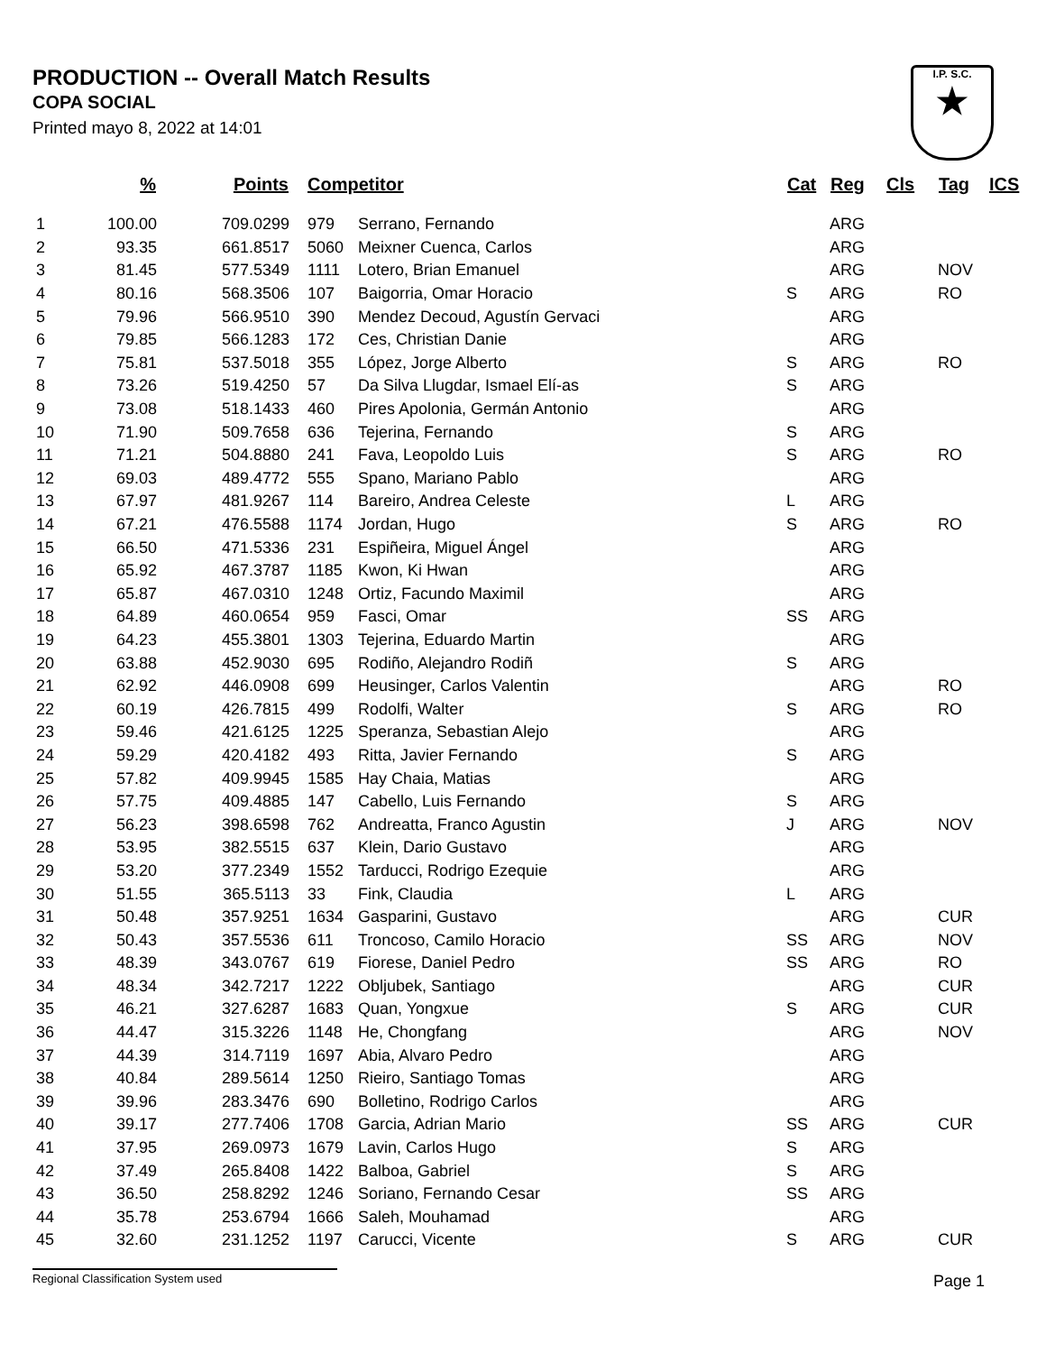PRODUCTION -- Overall Match Results
COPA SOCIAL
Printed mayo 8, 2022 at 14:01
I.P. S.C.
★
| | % | Points | Competitor | | Cat | Reg | Cls | Tag | ICS |
| --- | --- | --- | --- | --- | --- | --- | --- | --- | --- |
| 1 | 100.00 | 709.0299 | 979 | Serrano, Fernando | | ARG | | | |
| 2 | 93.35 | 661.8517 | 5060 | Meixner Cuenca, Carlos | | ARG | | | |
| 3 | 81.45 | 577.5349 | 1111 | Lotero, Brian Emanuel | | ARG | | NOV | |
| 4 | 80.16 | 568.3506 | 107 | Baigorria, Omar Horacio | S | ARG | | RO | |
| 5 | 79.96 | 566.9510 | 390 | Mendez Decoud, Agustín Gervaci | | ARG | | | |
| 6 | 79.85 | 566.1283 | 172 | Ces, Christian Danie | | ARG | | | |
| 7 | 75.81 | 537.5018 | 355 | López, Jorge Alberto | S | ARG | | RO | |
| 8 | 73.26 | 519.4250 | 57 | Da Silva Llugdar, Ismael Elí-as | S | ARG | | | |
| 9 | 73.08 | 518.1433 | 460 | Pires Apolonia, Germán Antonio | | ARG | | | |
| 10 | 71.90 | 509.7658 | 636 | Tejerina, Fernando | S | ARG | | | |
| 11 | 71.21 | 504.8880 | 241 | Fava, Leopoldo Luis | S | ARG | | RO | |
| 12 | 69.03 | 489.4772 | 555 | Spano, Mariano Pablo | | ARG | | | |
| 13 | 67.97 | 481.9267 | 114 | Bareiro, Andrea Celeste | L | ARG | | | |
| 14 | 67.21 | 476.5588 | 1174 | Jordan, Hugo | S | ARG | | RO | |
| 15 | 66.50 | 471.5336 | 231 | Espiñeira, Miguel Ángel | | ARG | | | |
| 16 | 65.92 | 467.3787 | 1185 | Kwon, Ki Hwan | | ARG | | | |
| 17 | 65.87 | 467.0310 | 1248 | Ortiz, Facundo Maximil | | ARG | | | |
| 18 | 64.89 | 460.0654 | 959 | Fasci, Omar | SS | ARG | | | |
| 19 | 64.23 | 455.3801 | 1303 | Tejerina, Eduardo Martin | | ARG | | | |
| 20 | 63.88 | 452.9030 | 695 | Rodiño, Alejandro Rodiñ | S | ARG | | | |
| 21 | 62.92 | 446.0908 | 699 | Heusinger, Carlos Valentin | | ARG | | RO | |
| 22 | 60.19 | 426.7815 | 499 | Rodolfi, Walter | S | ARG | | RO | |
| 23 | 59.46 | 421.6125 | 1225 | Speranza, Sebastian Alejo | | ARG | | | |
| 24 | 59.29 | 420.4182 | 493 | Ritta, Javier Fernando | S | ARG | | | |
| 25 | 57.82 | 409.9945 | 1585 | Hay Chaia, Matias | | ARG | | | |
| 26 | 57.75 | 409.4885 | 147 | Cabello, Luis Fernando | S | ARG | | | |
| 27 | 56.23 | 398.6598 | 762 | Andreatta, Franco Agustin | J | ARG | | NOV | |
| 28 | 53.95 | 382.5515 | 637 | Klein, Dario Gustavo | | ARG | | | |
| 29 | 53.20 | 377.2349 | 1552 | Tarducci, Rodrigo Ezequie | | ARG | | | |
| 30 | 51.55 | 365.5113 | 33 | Fink, Claudia | L | ARG | | | |
| 31 | 50.48 | 357.9251 | 1634 | Gasparini, Gustavo | | ARG | | CUR | |
| 32 | 50.43 | 357.5536 | 611 | Troncoso, Camilo Horacio | SS | ARG | | NOV | |
| 33 | 48.39 | 343.0767 | 619 | Fiorese, Daniel Pedro | SS | ARG | | RO | |
| 34 | 48.34 | 342.7217 | 1222 | Obljubek, Santiago | | ARG | | CUR | |
| 35 | 46.21 | 327.6287 | 1683 | Quan, Yongxue | S | ARG | | CUR | |
| 36 | 44.47 | 315.3226 | 1148 | He, Chongfang | | ARG | | NOV | |
| 37 | 44.39 | 314.7119 | 1697 | Abia, Alvaro Pedro | | ARG | | | |
| 38 | 40.84 | 289.5614 | 1250 | Rieiro, Santiago Tomas | | ARG | | | |
| 39 | 39.96 | 283.3476 | 690 | Bolletino, Rodrigo Carlos | | ARG | | | |
| 40 | 39.17 | 277.7406 | 1708 | Garcia, Adrian Mario | SS | ARG | | CUR | |
| 41 | 37.95 | 269.0973 | 1679 | Lavin, Carlos Hugo | S | ARG | | | |
| 42 | 37.49 | 265.8408 | 1422 | Balboa, Gabriel | S | ARG | | | |
| 43 | 36.50 | 258.8292 | 1246 | Soriano, Fernando Cesar | SS | ARG | | | |
| 44 | 35.78 | 253.6794 | 1666 | Saleh, Mouhamad | | ARG | | | |
| 45 | 32.60 | 231.1252 | 1197 | Carucci, Vicente | S | ARG | | CUR | |
Regional Classification System used Page 1